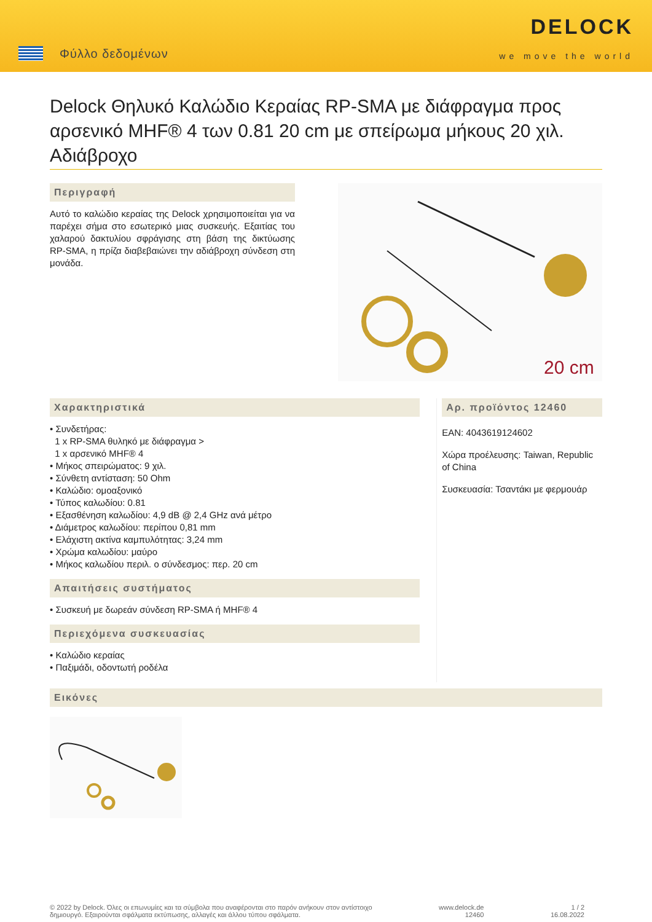Φύλλο δεδομένων
DELOCK
we move the world
Delock Θηλυκό Καλώδιο Κεραίας RP-SMA με διάφραγμα προς αρσενικό MHF® 4 των 0.81 20 cm με σπείρωμα μήκους 20 χιλ. Αδιάβροχο
Περιγραφή
Αυτό το καλώδιο κεραίας της Delock χρησιμοποιείται για να παρέχει σήμα στο εσωτερικό μιας συσκευής. Εξαιτίας του χαλαρού δακτυλίου σφράγισης στη βάση της δικτύωσης RP-SMA, η πρίζα διαβεβαιώνει την αδιάβροχη σύνδεση στη μονάδα.
20 cm
Χαρακτηριστικά
• Συνδετήρας:
1 x RP-SMA θυληκό με διάφραγμα >
1 x αρσενικό MHF® 4
• Μήκος σπειρώματος: 9 χιλ.
• Σύνθετη αντίσταση: 50 Ohm
• Καλώδιο: ομοαξονικό
• Τύπος καλωδίου: 0.81
• Εξασθένηση καλωδίου: 4,9 dB @ 2,4 GHz ανά μέτρο
• Διάμετρος καλωδίου: περίπου 0,81 mm
• Ελάχιστη ακτίνα καμπυλότητας: 3,24 mm
• Χρώμα καλωδίου: μαύρο
• Μήκος καλωδίου περιλ. ο σύνδεσμος: περ. 20 cm
Απαιτήσεις συστήματος
• Συσκευή με δωρεάν σύνδεση RP-SMA ή MHF® 4
Περιεχόμενα συσκευασίας
• Καλώδιο κεραίας
• Παξιμάδι, οδοντωτή ροδέλα
Αρ. προϊόντος 12460
EAN: 4043619124602
Χώρα προέλευσης: Taiwan, Republic of China
Συσκευασία: Τσαντάκι με φερμουάρ
Εικόνες
© 2022 by Delock. Όλες οι επωνυμίες και τα σύμβολα που αναφέρονται στο παρόν ανήκουν στον αντίστοιχο
δημιουργό. Εξαιρούνται σφάλματα εκτύπωσης, αλλαγές και άλλου τύπου σφάλματα.
www.delock.de
12460
1 / 2
16.08.2022